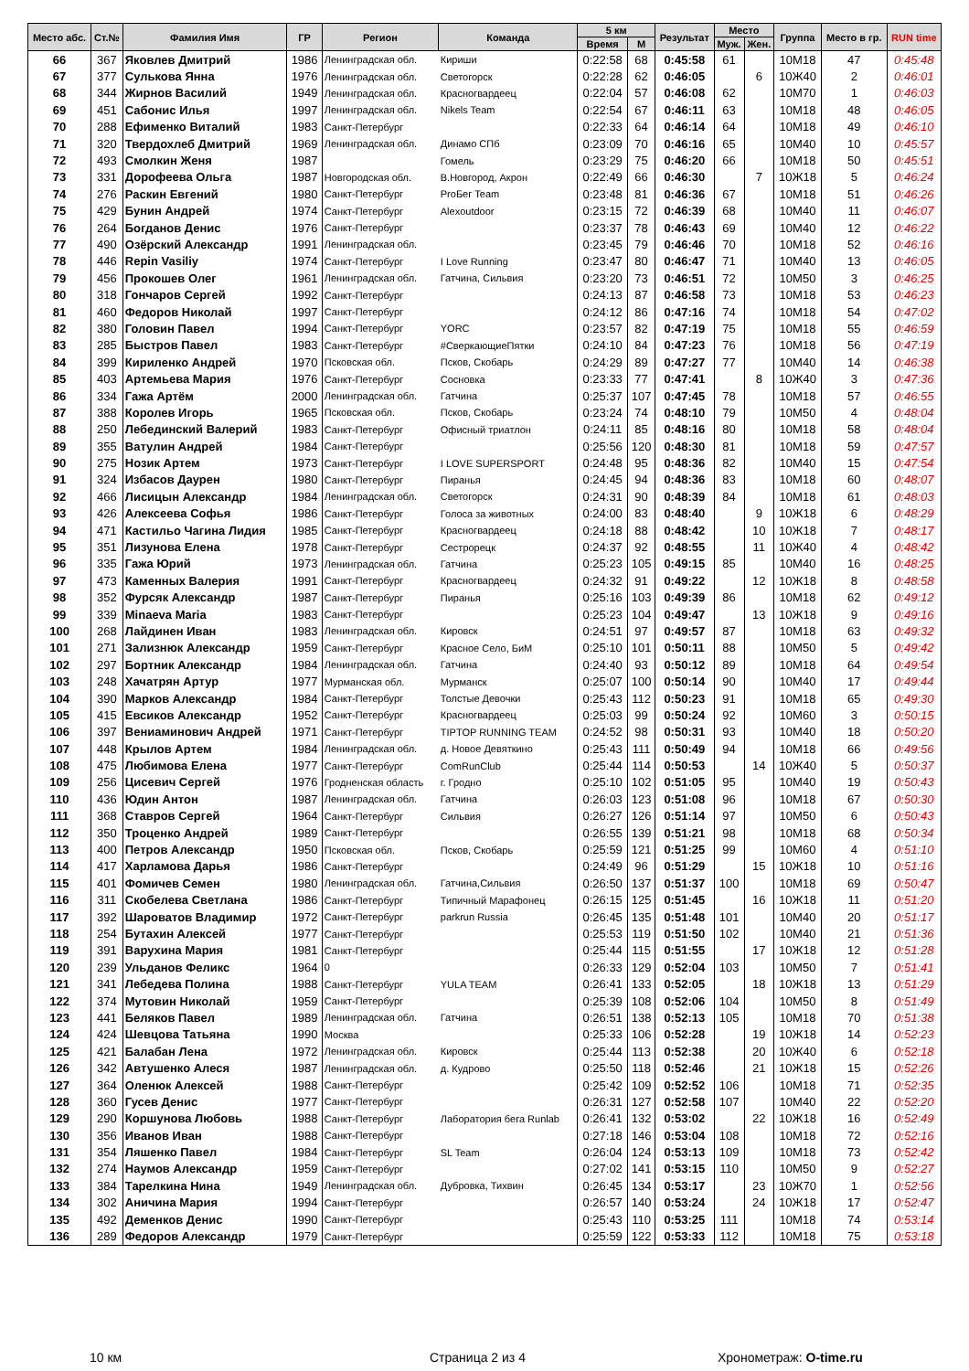| Место абс. | Ст.№ | Фамилия Имя | ГР | Регион | Команда | 5 км | | Результат | Место | | Группа | Место в гр. | RUN time |
| --- | --- | --- | --- | --- | --- | --- | --- | --- | --- | --- | --- | --- | --- |
| | | | | | | Время | М | | Муж. | Жен. | | | |
| 66 | 367 | Яковлев Дмитрий | 1986 | Ленинградская обл. | Кириши | 0:22:58 | 68 | 0:45:58 | 61 | | 10М18 | 47 | 0:45:48 |
| 67 | 377 | Сулькова Янна | 1976 | Ленинградская обл. | Светогорск | 0:22:28 | 62 | 0:46:05 | | 6 | 10Ж40 | 2 | 0:46:01 |
| 68 | 344 | Жирнов Василий | 1949 | Ленинградская обл. | Красногвардеец | 0:22:04 | 57 | 0:46:08 | 62 | | 10М70 | 1 | 0:46:03 |
| 69 | 451 | Сабонис Илья | 1997 | Ленинградская обл. | Nikels Team | 0:22:54 | 67 | 0:46:11 | 63 | | 10М18 | 48 | 0:46:05 |
| 70 | 288 | Ефименко Виталий | 1983 | Санкт-Петербург | | 0:22:33 | 64 | 0:46:14 | 64 | | 10М18 | 49 | 0:46:10 |
| 71 | 320 | Твердохлеб Дмитрий | 1969 | Ленинградская обл. | Динамо СПб | 0:23:09 | 70 | 0:46:16 | 65 | | 10М40 | 10 | 0:45:57 |
| 72 | 493 | Смолкин Женя | 1987 | | Гомель | 0:23:29 | 75 | 0:46:20 | 66 | | 10М18 | 50 | 0:45:51 |
| 73 | 331 | Дорофеева Ольга | 1987 | Новгородская обл. | В.Новгород, Акрон | 0:22:49 | 66 | 0:46:30 | | 7 | 10Ж18 | 5 | 0:46:24 |
| 74 | 276 | Раскин Евгений | 1980 | Санкт-Петербург | ProБег Team | 0:23:48 | 81 | 0:46:36 | 67 | | 10М18 | 51 | 0:46:26 |
| 75 | 429 | Бунин Андрей | 1974 | Санкт-Петербург | Alexoutdoor | 0:23:15 | 72 | 0:46:39 | 68 | | 10М40 | 11 | 0:46:07 |
| 76 | 264 | Богданов Денис | 1976 | Санкт-Петербург | | 0:23:37 | 78 | 0:46:43 | 69 | | 10М40 | 12 | 0:46:22 |
| 77 | 490 | Озёрский Александр | 1991 | Ленинградская обл. | | 0:23:45 | 79 | 0:46:46 | 70 | | 10М18 | 52 | 0:46:16 |
| 78 | 446 | Repin Vasiliy | 1974 | Санкт-Петербург | I Love Running | 0:23:47 | 80 | 0:46:47 | 71 | | 10М40 | 13 | 0:46:05 |
| 79 | 456 | Прокошев Олег | 1961 | Ленинградская обл. | Гатчина, Сильвия | 0:23:20 | 73 | 0:46:51 | 72 | | 10М50 | 3 | 0:46:25 |
| 80 | 318 | Гончаров Сергей | 1992 | Санкт-Петербург | | 0:24:13 | 87 | 0:46:58 | 73 | | 10М18 | 53 | 0:46:23 |
| 81 | 460 | Федоров Николай | 1997 | Санкт-Петербург | | 0:24:12 | 86 | 0:47:16 | 74 | | 10М18 | 54 | 0:47:02 |
| 82 | 380 | Головин Павел | 1994 | Санкт-Петербург | YORC | 0:23:57 | 82 | 0:47:19 | 75 | | 10М18 | 55 | 0:46:59 |
| 83 | 285 | Быстров Павел | 1983 | Санкт-Петербург | #СверкающиеПятки | 0:24:10 | 84 | 0:47:23 | 76 | | 10М18 | 56 | 0:47:19 |
| 84 | 399 | Кириленко Андрей | 1970 | Псковская обл. | Псков, Скобарь | 0:24:29 | 89 | 0:47:27 | 77 | | 10М40 | 14 | 0:46:38 |
| 85 | 403 | Артемьева Мария | 1976 | Санкт-Петербург | Сосновка | 0:23:33 | 77 | 0:47:41 | | 8 | 10Ж40 | 3 | 0:47:36 |
| 86 | 334 | Гажа Артём | 2000 | Ленинградская обл. | Гатчина | 0:25:37 | 107 | 0:47:45 | 78 | | 10М18 | 57 | 0:46:55 |
| 87 | 388 | Королев Игорь | 1965 | Псковская обл. | Псков, Скобарь | 0:23:24 | 74 | 0:48:10 | 79 | | 10М50 | 4 | 0:48:04 |
| 88 | 250 | Лебединский Валерий | 1983 | Санкт-Петербург | Офисный триатлон | 0:24:11 | 85 | 0:48:16 | 80 | | 10М18 | 58 | 0:48:04 |
| 89 | 355 | Ватулин Андрей | 1984 | Санкт-Петербург | | 0:25:56 | 120 | 0:48:30 | 81 | | 10М18 | 59 | 0:47:57 |
| 90 | 275 | Нозик Артем | 1973 | Санкт-Петербург | I LOVE SUPERSPORT | 0:24:48 | 95 | 0:48:36 | 82 | | 10М40 | 15 | 0:47:54 |
| 91 | 324 | Избасов Даурен | 1980 | Санкт-Петербург | Пиранья | 0:24:45 | 94 | 0:48:36 | 83 | | 10М18 | 60 | 0:48:07 |
| 92 | 466 | Лисицын Александр | 1984 | Ленинградская обл. | Светогорск | 0:24:31 | 90 | 0:48:39 | 84 | | 10М18 | 61 | 0:48:03 |
| 93 | 426 | Алексеева Софья | 1986 | Санкт-Петербург | Голоса за животных | 0:24:00 | 83 | 0:48:40 | | 9 | 10Ж18 | 6 | 0:48:29 |
| 94 | 471 | Кастильо Чагина Лидия | 1985 | Санкт-Петербург | Красногвардеец | 0:24:18 | 88 | 0:48:42 | | 10 | 10Ж18 | 7 | 0:48:17 |
| 95 | 351 | Лизунова Елена | 1978 | Санкт-Петербург | Сестрорецк | 0:24:37 | 92 | 0:48:55 | | 11 | 10Ж40 | 4 | 0:48:42 |
| 96 | 335 | Гажа Юрий | 1973 | Ленинградская обл. | Гатчина | 0:25:23 | 105 | 0:49:15 | 85 | | 10М40 | 16 | 0:48:25 |
| 97 | 473 | Каменных Валерия | 1991 | Санкт-Петербург | Красногвардеец | 0:24:32 | 91 | 0:49:22 | | 12 | 10Ж18 | 8 | 0:48:58 |
| 98 | 352 | Фурсяк Александр | 1987 | Санкт-Петербург | Пиранья | 0:25:16 | 103 | 0:49:39 | 86 | | 10М18 | 62 | 0:49:12 |
| 99 | 339 | Minaeva Maria | 1983 | Санкт-Петербург | | 0:25:23 | 104 | 0:49:47 | | 13 | 10Ж18 | 9 | 0:49:16 |
| 100 | 268 | Лайдинен Иван | 1983 | Ленинградская обл. | Кировск | 0:24:51 | 97 | 0:49:57 | 87 | | 10М18 | 63 | 0:49:32 |
| 101 | 271 | Зализнюк Александр | 1959 | Санкт-Петербург | Красное Село, БиМ | 0:25:10 | 101 | 0:50:11 | 88 | | 10М50 | 5 | 0:49:42 |
| 102 | 297 | Бортник Александр | 1984 | Ленинградская обл. | Гатчина | 0:24:40 | 93 | 0:50:12 | 89 | | 10М18 | 64 | 0:49:54 |
| 103 | 248 | Хачатрян Артур | 1977 | Мурманская обл. | Мурманск | 0:25:07 | 100 | 0:50:14 | 90 | | 10М40 | 17 | 0:49:44 |
| 104 | 390 | Марков Александр | 1984 | Санкт-Петербург | Толстые Девочки | 0:25:43 | 112 | 0:50:23 | 91 | | 10М18 | 65 | 0:49:30 |
| 105 | 415 | Евсиков Александр | 1952 | Санкт-Петербург | Красногвардеец | 0:25:03 | 99 | 0:50:24 | 92 | | 10М60 | 3 | 0:50:15 |
| 106 | 397 | Вениаминович Андрей | 1971 | Санкт-Петербург | TIPTOP RUNNING TEAM | 0:24:52 | 98 | 0:50:31 | 93 | | 10М40 | 18 | 0:50:20 |
| 107 | 448 | Крылов Артем | 1984 | Ленинградская обл. | д. Новое Девяткино | 0:25:43 | 111 | 0:50:49 | 94 | | 10М18 | 66 | 0:49:56 |
| 108 | 475 | Любимова Елена | 1977 | Санкт-Петербург | ComRunClub | 0:25:44 | 114 | 0:50:53 | | 14 | 10Ж40 | 5 | 0:50:37 |
| 109 | 256 | Цисевич Сергей | 1976 | Гродненская область | г. Гродно | 0:25:10 | 102 | 0:51:05 | 95 | | 10М40 | 19 | 0:50:43 |
| 110 | 436 | Юдин Антон | 1987 | Ленинградская обл. | Гатчина | 0:26:03 | 123 | 0:51:08 | 96 | | 10М18 | 67 | 0:50:30 |
| 111 | 368 | Ставров Сергей | 1964 | Санкт-Петербург | Сильвия | 0:26:27 | 126 | 0:51:14 | 97 | | 10М50 | 6 | 0:50:43 |
| 112 | 350 | Троценко Андрей | 1989 | Санкт-Петербург | | 0:26:55 | 139 | 0:51:21 | 98 | | 10М18 | 68 | 0:50:34 |
| 113 | 400 | Петров Александр | 1950 | Псковская обл. | Псков, Скобарь | 0:25:59 | 121 | 0:51:25 | 99 | | 10М60 | 4 | 0:51:10 |
| 114 | 417 | Харламова Дарья | 1986 | Санкт-Петербург | | 0:24:49 | 96 | 0:51:29 | | 15 | 10Ж18 | 10 | 0:51:16 |
| 115 | 401 | Фомичев Семен | 1980 | Ленинградская обл. | Гатчина,Сильвия | 0:26:50 | 137 | 0:51:37 | 100 | | 10М18 | 69 | 0:50:47 |
| 116 | 311 | Скобелева Светлана | 1986 | Санкт-Петербург | Типичный Марафонец | 0:26:15 | 125 | 0:51:45 | | 16 | 10Ж18 | 11 | 0:51:20 |
| 117 | 392 | Шароватов Владимир | 1972 | Санкт-Петербург | parkrun Russia | 0:26:45 | 135 | 0:51:48 | 101 | | 10М40 | 20 | 0:51:17 |
| 118 | 254 | Бутахин Алексей | 1977 | Санкт-Петербург | | 0:25:53 | 119 | 0:51:50 | 102 | | 10М40 | 21 | 0:51:36 |
| 119 | 391 | Варухина Мария | 1981 | Санкт-Петербург | | 0:25:44 | 115 | 0:51:55 | | 17 | 10Ж18 | 12 | 0:51:28 |
| 120 | 239 | Ульданов Феликс | 1964 | 0 | | 0:26:33 | 129 | 0:52:04 | 103 | | 10М50 | 7 | 0:51:41 |
| 121 | 341 | Лебедева Полина | 1988 | Санкт-Петербург | YULA TEAM | 0:26:41 | 133 | 0:52:05 | | 18 | 10Ж18 | 13 | 0:51:29 |
| 122 | 374 | Мутовин Николай | 1959 | Санкт-Петербург | | 0:25:39 | 108 | 0:52:06 | 104 | | 10М50 | 8 | 0:51:49 |
| 123 | 441 | Беляков Павел | 1989 | Ленинградская обл. | Гатчина | 0:26:51 | 138 | 0:52:13 | 105 | | 10М18 | 70 | 0:51:38 |
| 124 | 424 | Шевцова Татьяна | 1990 | Москва | | 0:25:33 | 106 | 0:52:28 | | 19 | 10Ж18 | 14 | 0:52:23 |
| 125 | 421 | Балабан Лена | 1972 | Ленинградская обл. | Кировск | 0:25:44 | 113 | 0:52:38 | | 20 | 10Ж40 | 6 | 0:52:18 |
| 126 | 342 | Автушенко Алеся | 1987 | Ленинградская обл. | д. Кудрово | 0:25:50 | 118 | 0:52:46 | | 21 | 10Ж18 | 15 | 0:52:26 |
| 127 | 364 | Оленюк Алексей | 1988 | Санкт-Петербург | | 0:25:42 | 109 | 0:52:52 | 106 | | 10М18 | 71 | 0:52:35 |
| 128 | 360 | Гусев Денис | 1977 | Санкт-Петербург | | 0:26:31 | 127 | 0:52:58 | 107 | | 10М40 | 22 | 0:52:20 |
| 129 | 290 | Коршунова Любовь | 1988 | Санкт-Петербург | Лаборатория бега Runlab | 0:26:41 | 132 | 0:53:02 | | 22 | 10Ж18 | 16 | 0:52:49 |
| 130 | 356 | Иванов Иван | 1988 | Санкт-Петербург | | 0:27:18 | 146 | 0:53:04 | 108 | | 10М18 | 72 | 0:52:16 |
| 131 | 354 | Ляшенко Павел | 1984 | Санкт-Петербург | SL Team | 0:26:04 | 124 | 0:53:13 | 109 | | 10М18 | 73 | 0:52:42 |
| 132 | 274 | Наумов Александр | 1959 | Санкт-Петербург | | 0:27:02 | 141 | 0:53:15 | 110 | | 10М50 | 9 | 0:52:27 |
| 133 | 384 | Тарелкина Нина | 1949 | Ленинградская обл. | Дубровка, Тихвин | 0:26:45 | 134 | 0:53:17 | | 23 | 10Ж70 | 1 | 0:52:56 |
| 134 | 302 | Аничина Мария | 1994 | Санкт-Петербург | | 0:26:57 | 140 | 0:53:24 | | 24 | 10Ж18 | 17 | 0:52:47 |
| 135 | 492 | Деменков Денис | 1990 | Санкт-Петербург | | 0:25:43 | 110 | 0:53:25 | 111 | | 10М18 | 74 | 0:53:14 |
| 136 | 289 | Федоров Александр | 1979 | Санкт-Петербург | | 0:25:59 | 122 | 0:53:33 | 112 | | 10М18 | 75 | 0:53:18 |
10 км Страница 2 из 4 Хронометраж: O-time.ru